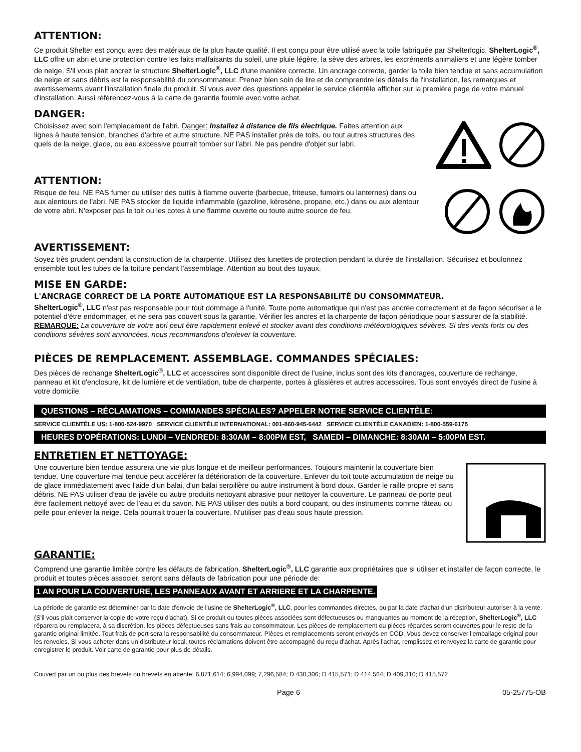ATTENTION:
Ce produit Shelter est conçu avec des matériaux de la plus haute qualité. Il est conçu pour être utilisé avec la toile fabriquée par Shelterlogic. ShelterLogic<sup>®</sup>, LLC offre un abri et une protection contre les faits malfaisants du soleil, une pluie légère, la sève des arbres, les excréments animaliers et une légère tomber de neige. S'il vous plait ancrez la structure ShelterLogic<sup>®</sup>, LLC d'une manière correcte. Un ancrage correcte, garder la toile bien tendue et sans accumulation de neige et sans débris est la responsabilité du consommateur. Prenez bien soin de lire et de comprendre les détails de l'installation, les remarques et avertissements avant l'installation finale du produit. Si vous avez des questions appeler le service clientèle afficher sur la première page de votre manuel d'installation. Aussi référencez-vous à la carte de garantie fournie avec votre achat.
DANGER:
Choisissez avec soin l'emplacement de l'abri. Danger: Installez à distance de fils électrique. Faites attention aux lignes à haute tension, branches d'arbre et autre structure. NE PAS installer près de toits, ou tout autres structures des quels de la neige, glace, ou eau excessive pourrait tomber sur l'abri. Ne pas pendre d'objet sur labri.
ATTENTION:
Risque de feu. NE PAS fumer ou utiliser des outils à flamme ouverte (barbecue, friteuse, fumoirs ou lanternes) dans ou aux alentours de l'abri. NE PAS stocker de liquide inflammable (gazoline, kérosène, propane, etc.) dans ou aux alentour de votre abri. N'exposer pas le toit ou les cotes à une flamme ouverte ou toute autre source de feu.
AVERTISSEMENT:
Soyez très prudent pendant la construction de la charpente. Utilisez des lunettes de protection pendant la durée de l'installation. Sécurisez et boulonnez ensemble tout les tubes de la toiture pendant l'assemblage. Attention au bout des tuyaux.
MISE EN GARDE:
L'ANCRAGE CORRECT DE LA PORTE AUTOMATIQUE EST LA RESPONSABILITÉ DU CONSOMMATEUR.
ShelterLogic<sup>®</sup>, LLC n'est pas responsable pour tout dommage à l'unité. Toute porte automatique qui n'est pas ancrée correctement et de façon sécuriser a le potentiel d'être endommager, et ne sera pas couvert sous la garantie. Vérifier les ancres et la charpente de façon périodique pour s'assurer de la stabilité. REMARQUE: La couverture de votre abri peut être rapidement enlevé et stocker avant des conditions météorologiques sévères. Si des vents forts ou des conditions sévères sont annoncées, nous recommandons d'enlever la couverture.
PIÈCES DE REMPLACEMENT. ASSEMBLAGE. COMMANDES SPÉCIALES:
Des pièces de rechange ShelterLogic<sup>®</sup>, LLC et accessoires sont disponible direct de l'usine, inclus sont des kits d'ancrages, couverture de rechange, panneau et kit d'enclosure, kit de lumière et de ventilation, tube de charpente, portes à glissières et autres accessoires. Tous sont envoyés direct de l'usine à votre domicile.
QUESTIONS – RÉCLAMATIONS – COMMANDES SPÉCIALES? APPELER NOTRE SERVICE CLIENTÈLE:
SERVICE CLIENTÈLE US: 1-800-524-9970 SERVICE CLIENTÈLE INTERNATIONAL: 001-860-945-6442 SERVICE CLIENTÈLE CANADIEN: 1-800-559-6175
HEURES D'OPÉRATIONS: LUNDI – VENDREDI: 8:30AM – 8:00PM EST, SAMEDI – DIMANCHE: 8:30AM – 5:00PM EST.
ENTRETIEN ET NETTOYAGE:
Une couverture bien tendue assurera une vie plus longue et de meilleur performances. Toujours maintenir la couverture bien tendue. Une couverture mal tendue peut accélérer la détérioration de la couverture. Enlever du toit toute accumulation de neige ou de glace immédiatement avec l'aide d'un balai, d'un balai serpillère ou autre instrument à bord doux. Garder le raille propre et sans débris. NE PAS utiliser d'eau de javèle ou autre produits nettoyant abrasive pour nettoyer la couverture. Le panneau de porte peut être facilement nettoyé avec de l'eau et du savon. NE PAS utiliser des outils a bord coupant, ou des instruments comme râteau ou pelle pour enlever la neige. Cela pourrait trouer la couverture. N'utiliser pas d'eau sous haute pression.
GARANTIE:
Comprend une garantie limitée contre les défauts de fabrication. ShelterLogic<sup>®</sup>, LLC garantie aux propriétaires que si utiliser et installer de façon correcte, le produit et toutes pièces associer, seront sans défauts de fabrication pour une période de:
1 AN POUR LA COUVERTURE, LES PANNEAUX AVANT ET ARRIERE ET LA CHARPENTE.
La période de garantie est déterminer par la date d'envoie de l'usine de ShelterLogic<sup>®</sup>, LLC, pour les commandes directes, ou par la date d'achat d'un distributeur autoriser à la vente. (S'il vous plait conserver la copie de votre reçu d'achat). Si ce produit ou toutes pièces associées sont défectueuses ou manquantes au moment de la réception, ShelterLogic<sup>®</sup>, LLC réparera ou remplacera, à sa discrétion, les pièces défectueuses sans frais au consommateur. Les pièces de remplacement ou pièces réparées seront couvertes pour le reste de la garantie original limitée. Tout frais de port sera la responsabilité du consommateur. Pièces et remplacements seront envoyés en COD. Vous devez conserver l'emballage original pour les renvoies. Si vous acheter dans un distributeur local, toutes réclamations doivent être accompagné du reçu d'achat. Après l'achat, remplissez et renvoyez la carte de garantie pour enregistrer le produit. Voir carte de garantie pour plus de détails.
Couvert par un ou plus des brevets ou brevets en attente: 6,871,614; 6,994,099; 7,296,584; D 430,306; D 415,571; D 414,564; D 409,310; D 415,572
Page 6 05-25775-OB